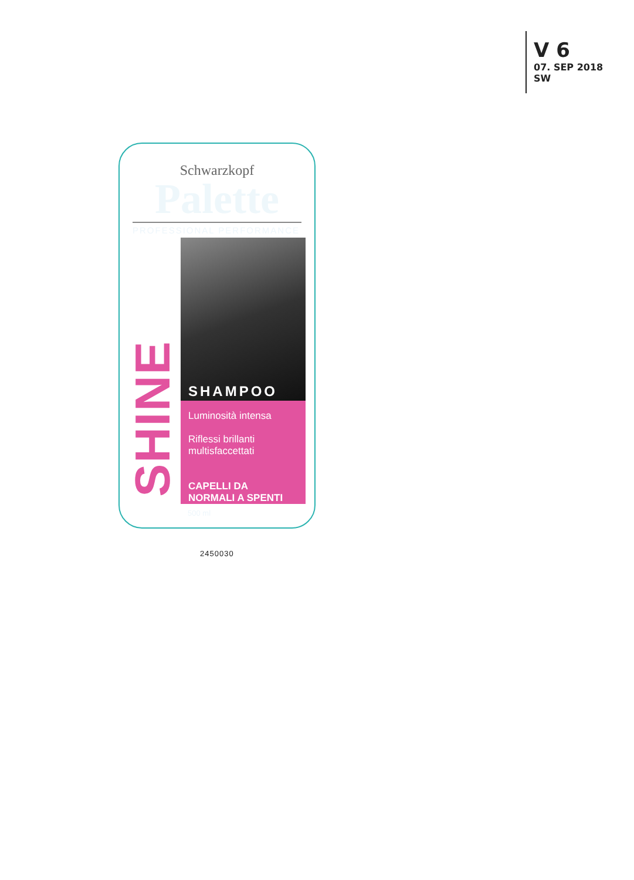V 6
07. SEP 2018
SW
Schwarzkopf
Palette
PROFESSIONAL PERFORMANCE
SHINE
SHAMPOO
Luminosità intensa
Riflessi brillanti
multisfaccettati
CAPELLI DA
NORMALI A SPENTI
500 ml
2450030